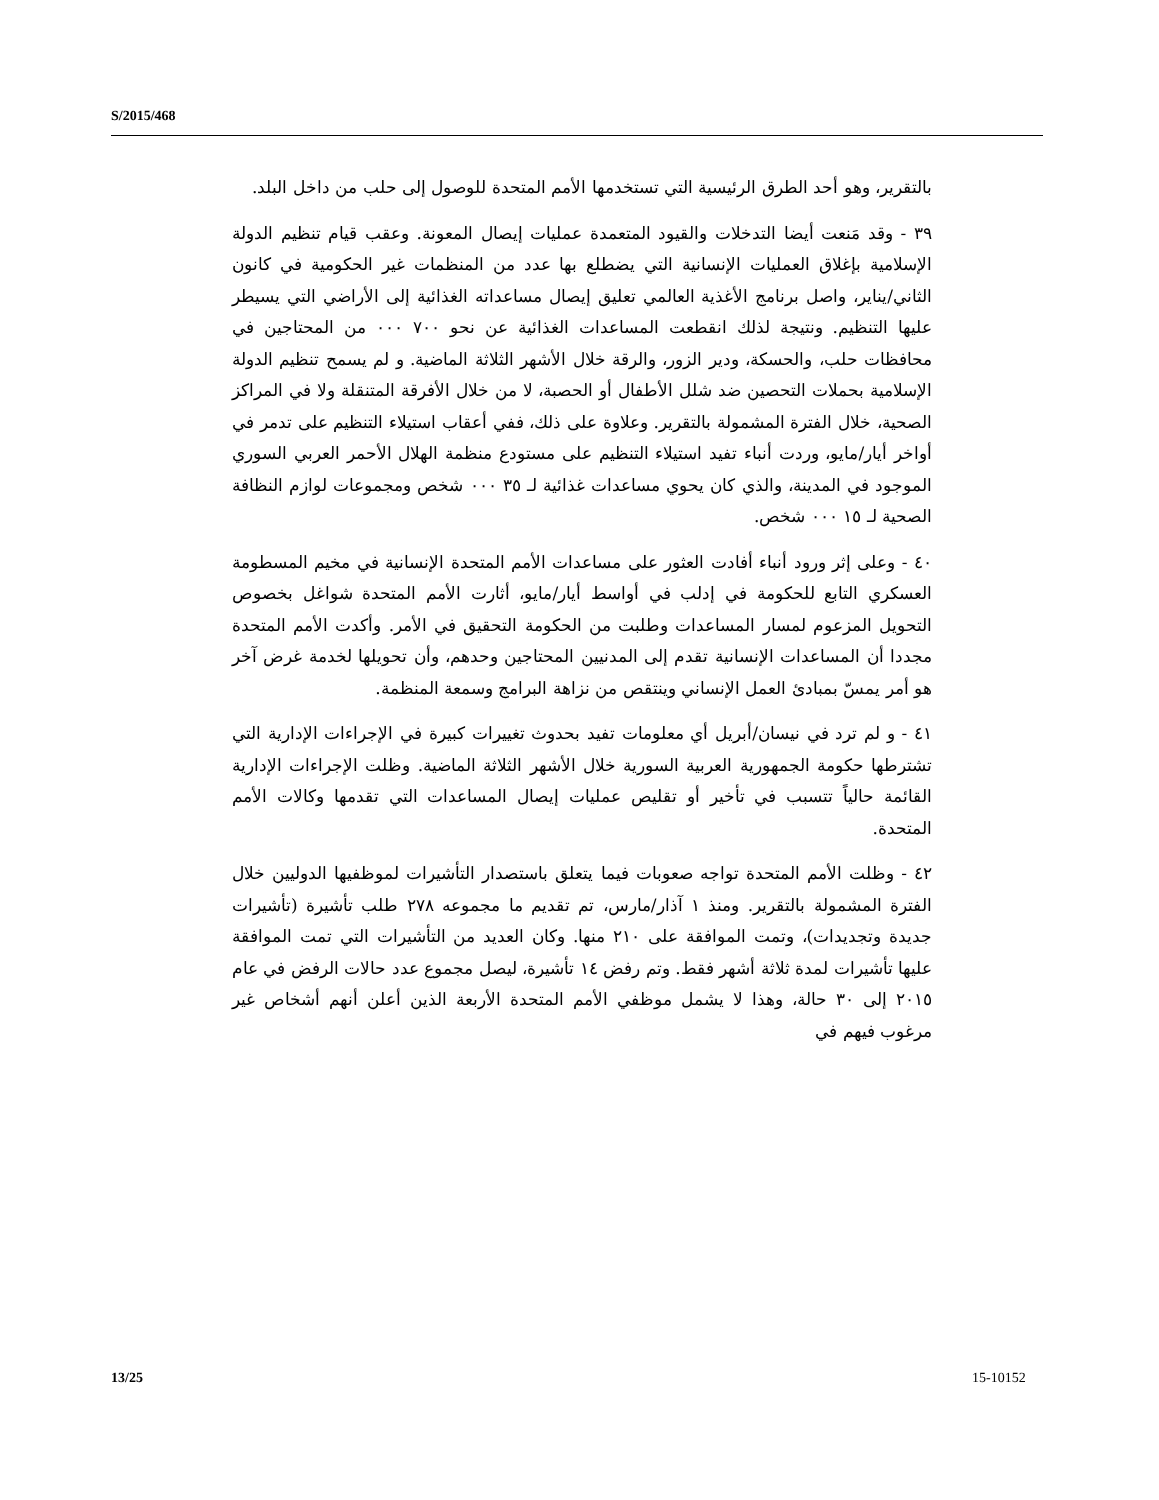S/2015/468
بالتقرير، وهو أحد الطرق الرئيسية التي تستخدمها الأمم المتحدة للوصول إلى حلب من داخل البلد.
٣٩ - وقد مَنعت أيضا التدخلات والقيود المتعمدة عمليات إيصال المعونة. وعقب قيام تنظيم الدولة الإسلامية بإغلاق العمليات الإنسانية التي يضطلع بها عدد من المنظمات غير الحكومية في كانون الثاني/يناير، واصل برنامج الأغذية العالمي تعليق إيصال مساعداته الغذائية إلى الأراضي التي يسيطر عليها التنظيم. ونتيجة لذلك انقطعت المساعدات الغذائية عن نحو ٧٠٠ ٠٠٠ من المحتاجين في محافظات حلب، والحسكة، ودير الزور، والرقة خلال الأشهر الثلاثة الماضية. و لم يسمح تنظيم الدولة الإسلامية بحملات التحصين ضد شلل الأطفال أو الحصبة، لا من خلال الأفرقة المتنقلة ولا في المراكز الصحية، خلال الفترة المشمولة بالتقرير. وعلاوة على ذلك، ففي أعقاب استيلاء التنظيم على تدمر في أواخر أيار/مايو، وردت أنباء تفيد استيلاء التنظيم على مستودع منظمة الهلال الأحمر العربي السوري الموجود في المدينة، والذي كان يحوي مساعدات غذائية لـ ٣٥ ٠٠٠ شخص ومجموعات لوازم النظافة الصحية لـ ١٥ ٠٠٠ شخص.
٤٠ - وعلى إثر ورود أنباء أفادت العثور على مساعدات الأمم المتحدة الإنسانية في مخيم المسطومة العسكري التابع للحكومة في إدلب في أواسط أيار/مايو، أثارت الأمم المتحدة شواغل بخصوص التحويل المزعوم لمسار المساعدات وطلبت من الحكومة التحقيق في الأمر. وأكدت الأمم المتحدة مجددا أن المساعدات الإنسانية تقدم إلى المدنيين المحتاجين وحدهم، وأن تحويلها لخدمة غرض آخر هو أمر يمسّ بمبادئ العمل الإنساني وينتقص من نزاهة البرامج وسمعة المنظمة.
٤١ - و لم ترد في نيسان/أبريل أي معلومات تفيد بحدوث تغييرات كبيرة في الإجراءات الإدارية التي تشترطها حكومة الجمهورية العربية السورية خلال الأشهر الثلاثة الماضية. وظلت الإجراءات الإدارية القائمة حالياً تتسبب في تأخير أو تقليص عمليات إيصال المساعدات التي تقدمها وكالات الأمم المتحدة.
٤٢ - وظلت الأمم المتحدة تواجه صعوبات فيما يتعلق باستصدار التأشيرات لموظفيها الدوليين خلال الفترة المشمولة بالتقرير. ومنذ ١ آذار/مارس، تم تقديم ما مجموعه ٢٧٨ طلب تأشيرة (تأشيرات جديدة وتجديدات)، وتمت الموافقة على ٢١٠ منها. وكان العديد من التأشيرات التي تمت الموافقة عليها تأشيرات لمدة ثلاثة أشهر فقط. وتم رفض ١٤ تأشيرة، ليصل مجموع عدد حالات الرفض في عام ٢٠١٥ إلى ٣٠ حالة، وهذا لا يشمل موظفي الأمم المتحدة الأربعة الذين أعلن أنهم أشخاص غير مرغوب فيهم في
13/25 15-10152